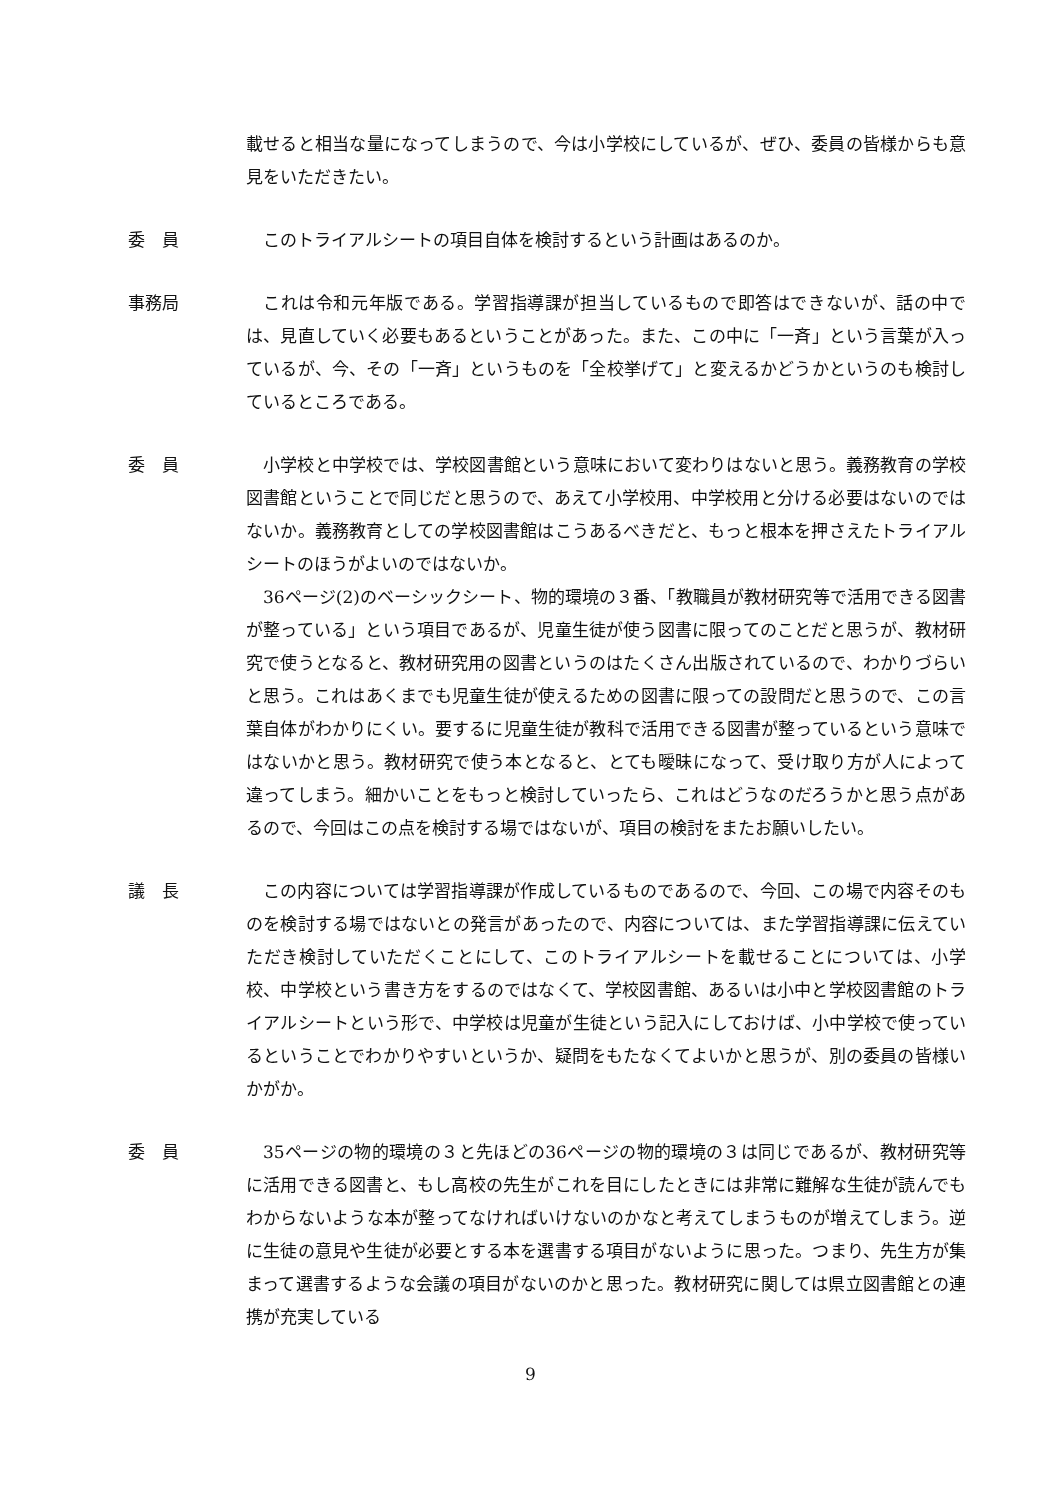載せると相当な量になってしまうので、今は小学校にしているが、ぜひ、委員の皆様からも意見をいただきたい。
委　員 このトライアルシートの項目自体を検討するという計画はあるのか。
事務局 これは令和元年版である。学習指導課が担当しているもので即答はできないが、話の中では、見直していく必要もあるということがあった。また、この中に「一斉」という言葉が入っているが、今、その「一斉」というものを「全校挙げて」と変えるかどうかというのも検討しているところである。
委　員 小学校と中学校では、学校図書館という意味において変わりはないと思う。義務教育の学校図書館ということで同じだと思うので、あえて小学校用、中学校用と分ける必要はないのではないか。義務教育としての学校図書館はこうあるべきだと、もっと根本を押さえたトライアルシートのほうがよいのではないか。
36ページ(2)のベーシックシート、物的環境の３番、「教職員が教材研究等で活用できる図書が整っている」という項目であるが、児童生徒が使う図書に限ってのことだと思うが、教材研究で使うとなると、教材研究用の図書というのはたくさん出版されているので、わかりづらいと思う。これはあくまでも児童生徒が使えるための図書に限っての設問だと思うので、この言葉自体がわかりにくい。要するに児童生徒が教科で活用できる図書が整っているという意味ではないかと思う。教材研究で使う本となると、とても曖昧になって、受け取り方が人によって違ってしまう。細かいことをもっと検討していったら、これはどうなのだろうかと思う点があるので、今回はこの点を検討する場ではないが、項目の検討をまたお願いしたい。
議　長 この内容については学習指導課が作成しているものであるので、今回、この場で内容そのものを検討する場ではないとの発言があったので、内容については、また学習指導課に伝えていただき検討していただくことにして、このトライアルシートを載せることについては、小学校、中学校という書き方をするのではなくて、学校図書館、あるいは小中と学校図書館のトライアルシートという形で、中学校は児童が生徒という記入にしておけば、小中学校で使っているということでわかりやすいというか、疑問をもたなくてよいかと思うが、別の委員の皆様いかがか。
委　員 35ページの物的環境の３と先ほどの36ページの物的環境の３は同じであるが、教材研究等に活用できる図書と、もし高校の先生がこれを目にしたときには非常に難解な生徒が読んでもわからないような本が整ってなければいけないのかなと考えてしまうものが増えてしまう。逆に生徒の意見や生徒が必要とする本を選書する項目がないように思った。つまり、先生方が集まって選書するような会議の項目がないのかと思った。教材研究に関しては県立図書館との連携が充実している
9